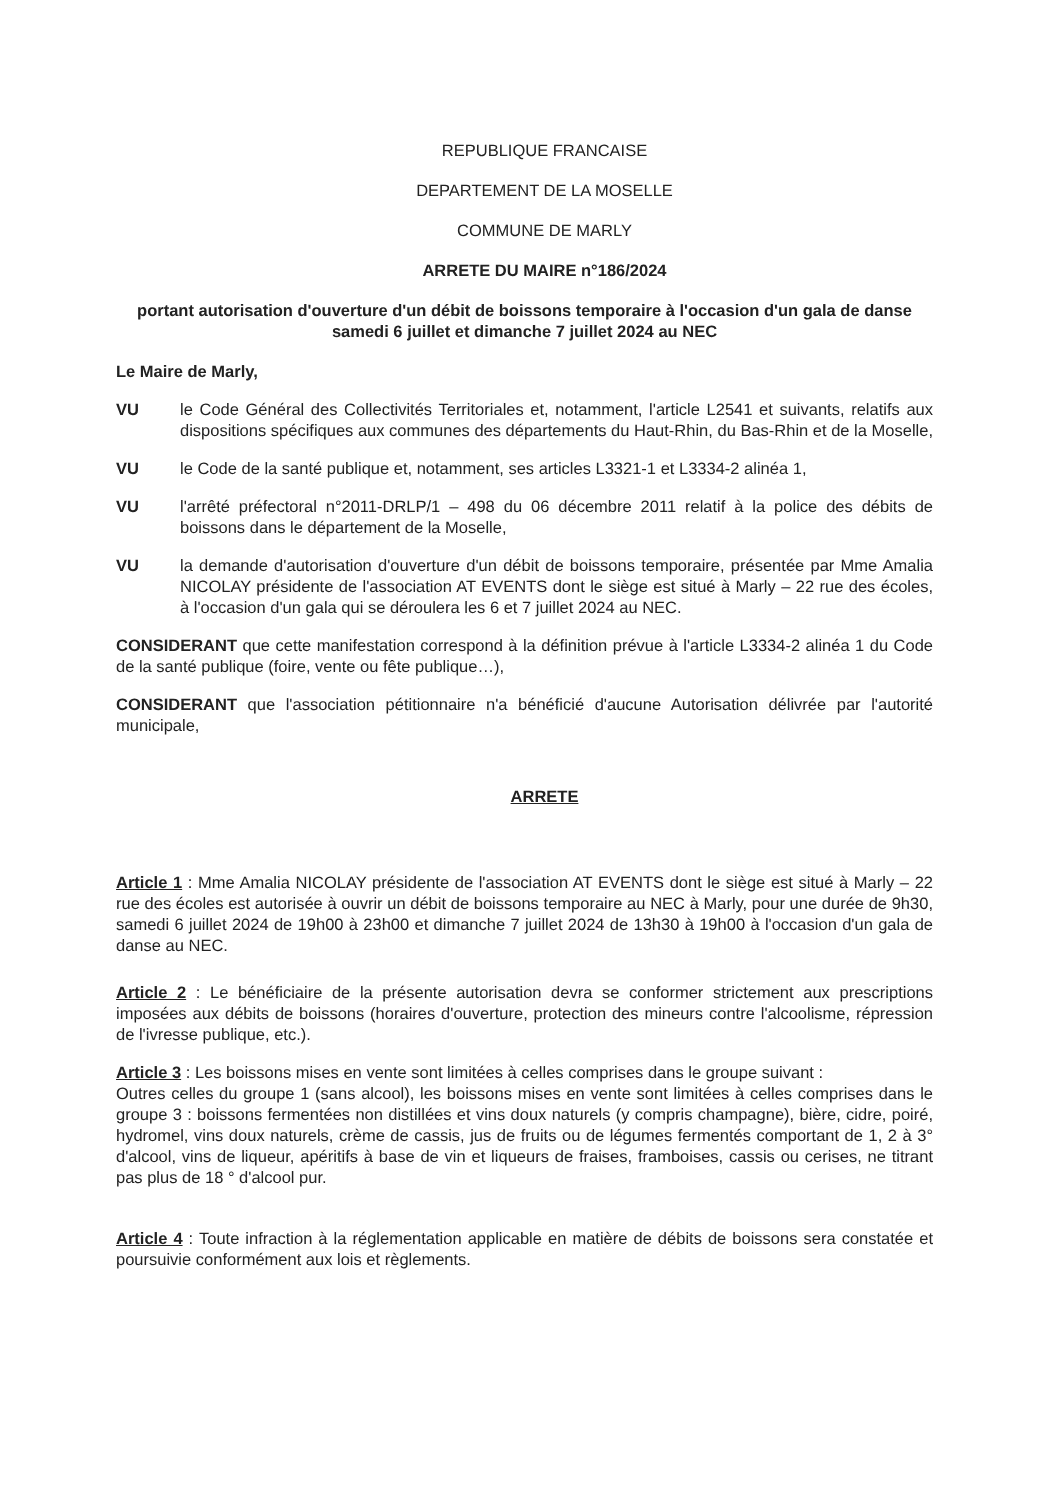REPUBLIQUE FRANCAISE
DEPARTEMENT DE LA MOSELLE
COMMUNE DE MARLY
ARRETE DU MAIRE n°186/2024
portant autorisation d'ouverture d'un débit de boissons temporaire à l'occasion d'un gala de danse samedi 6 juillet et dimanche 7 juillet 2024 au NEC
Le Maire de Marly,
VU le Code Général des Collectivités Territoriales et, notamment, l'article L2541 et suivants, relatifs aux dispositions spécifiques aux communes des départements du Haut-Rhin, du Bas-Rhin et de la Moselle,
VU le Code de la santé publique et, notamment, ses articles L3321-1 et L3334-2 alinéa 1,
VU l'arrêté préfectoral n°2011-DRLP/1 – 498 du 06 décembre 2011 relatif à la police des débits de boissons dans le département de la Moselle,
VU la demande d'autorisation d'ouverture d'un débit de boissons temporaire, présentée par Mme Amalia NICOLAY présidente de l'association AT EVENTS dont le siège est situé à Marly – 22 rue des écoles, à l'occasion d'un gala qui se déroulera les 6 et 7 juillet 2024 au NEC.
CONSIDERANT que cette manifestation correspond à la définition prévue à l'article L3334-2 alinéa 1 du Code de la santé publique (foire, vente ou fête publique…),
CONSIDERANT que l'association pétitionnaire n'a bénéficié d'aucune Autorisation délivrée par l'autorité municipale,
ARRETE
Article 1 : Mme Amalia NICOLAY présidente de l'association AT EVENTS dont le siège est situé à Marly – 22 rue des écoles est autorisée à ouvrir un débit de boissons temporaire au NEC à Marly, pour une durée de 9h30, samedi 6 juillet 2024 de 19h00 à 23h00 et dimanche 7 juillet 2024 de 13h30 à 19h00 à l'occasion d'un gala de danse au NEC.
Article 2 : Le bénéficiaire de la présente autorisation devra se conformer strictement aux prescriptions imposées aux débits de boissons (horaires d'ouverture, protection des mineurs contre l'alcoolisme, répression de l'ivresse publique, etc.).
Article 3 : Les boissons mises en vente sont limitées à celles comprises dans le groupe suivant :
Outres celles du groupe 1 (sans alcool), les boissons mises en vente sont limitées à celles comprises dans le groupe 3 : boissons fermentées non distillées et vins doux naturels (y compris champagne), bière, cidre, poiré, hydromel, vins doux naturels, crème de cassis, jus de fruits ou de légumes fermentés comportant de 1, 2 à 3° d'alcool, vins de liqueur, apéritifs à base de vin et liqueurs de fraises, framboises, cassis ou cerises, ne titrant pas plus de 18 ° d'alcool pur.
Article 4 : Toute infraction à la réglementation applicable en matière de débits de boissons sera constatée et poursuivie conformément aux lois et règlements.